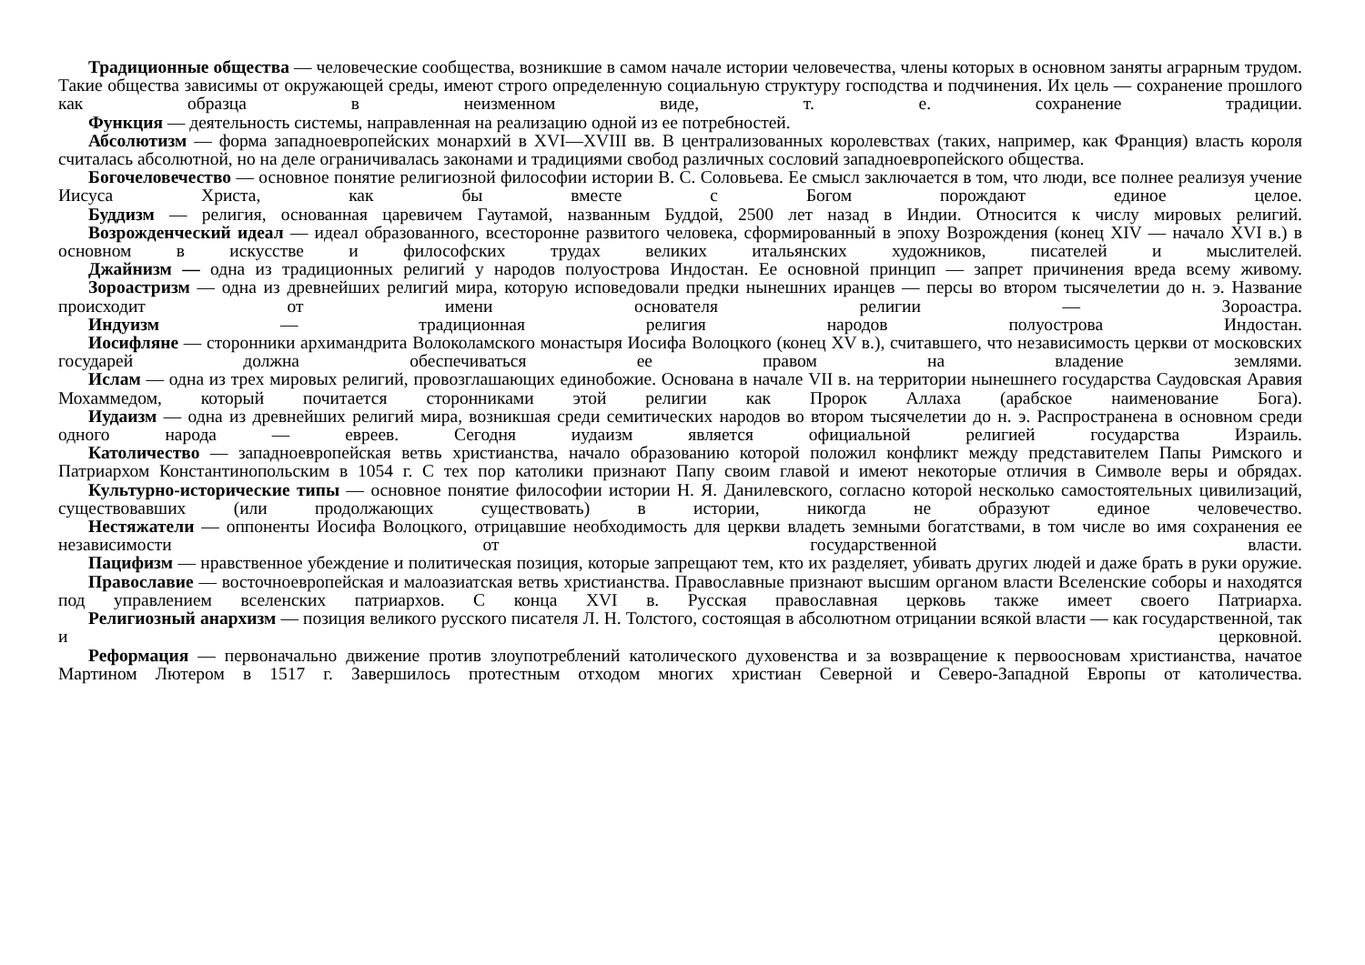Традиционные общества — человеческие сообщества, возникшие в самом начале истории человечества, члены которых в основном заняты аграрным трудом. Такие общества зависимы от окружающей среды, имеют строго определенную социальную структуру господства и подчинения. Их цель — сохранение прошлого как образца в неизменном виде, т. е. сохранение традиции.
Функция — деятельность системы, направленная на реализацию одной из ее потребностей.
Абсолютизм — форма западноевропейских монархий в XVI—XVIII вв. В централизованных королевствах (таких, например, как Франция) власть короля считалась абсолютной, но на деле ограничивалась законами и традициями свобод различных сословий западноевропейского общества.
Богочеловечество — основное понятие религиозной философии истории В. С. Соловьева. Ее смысл заключается в том, что люди, все полнее реализуя учение Иисуса Христа, как бы вместе с Богом порождают единое целое.
Буддизм — религия, основанная царевичем Гаутамой, названным Буддой, 2500 лет назад в Индии. Относится к числу мировых религий.
Возрожденческий идеал — идеал образованного, всесторонне развитого человека, сформированный в эпоху Возрождения (конец XIV — начало XVI в.) в основном в искусстве и философских трудах великих итальянских художников, писателей и мыслителей.
Джайнизм — одна из традиционных религий у народов полуострова Индостан. Ее основной принцип — запрет причинения вреда всему живому.
Зороастризм — одна из древнейших религий мира, которую исповедовали предки нынешних иранцев — персы во втором тысячелетии до н. э. Название происходит от имени основателя религии — Зороастра.
Индуизм — традиционная религия народов полуострова Индостан.
Иосифляне — сторонники архимандрита Волоколамского монастыря Иосифа Волоцкого (конец XV в.), считавшего, что независимость церкви от московских государей должна обеспечиваться ее правом на владение землями.
Ислам — одна из трех мировых религий, провозглашающих единобожие. Основана в начале VII в. на территории нынешнего государства Саудовская Аравия Мохаммедом, который почитается сторонниками этой религии как Пророк Аллаха (арабское наименование Бога).
Иудаизм — одна из древнейших религий мира, возникшая среди семитических народов во втором тысячелетии до н. э. Распространена в основном среди одного народа — евреев. Сегодня иудаизм является официальной религией государства Израиль.
Католичество — западноевропейская ветвь христианства, начало образованию которой положил конфликт между представителем Папы Римского и Патриархом Константинопольским в 1054 г. С тех пор католики признают Папу своим главой и имеют некоторые отличия в Символе веры и обрядах.
Культурно-исторические типы — основное понятие философии истории Н. Я. Данилевского, согласно которой несколько самостоятельных цивилизаций, существовавших (или продолжающих существовать) в истории, никогда не образуют единое человечество.
Нестяжатели — оппоненты Иосифа Волоцкого, отрицавшие необходимость для церкви владеть земными богатствами, в том числе во имя сохранения ее независимости от государственной власти.
Пацифизм — нравственное убеждение и политическая позиция, которые запрещают тем, кто их разделяет, убивать других людей и даже брать в руки оружие.
Православие — восточноевропейская и малоазиатская ветвь христианства. Православные признают высшим органом власти Вселенские соборы и находятся под управлением вселенских патриархов. С конца XVI в. Русская православная церковь также имеет своего Патриарха.
Религиозный анархизм — позиция великого русского писателя Л. Н. Толстого, состоящая в абсолютном отрицании всякой власти — как государственной, так и церковной.
Реформация — первоначально движение против злоупотреблений католического духовенства и за возвращение к первоосновам христианства, начатое Мартином Лютером в 1517 г. Завершилось протестным отходом многих христиан Северной и Северо-Западной Европы от католичества.